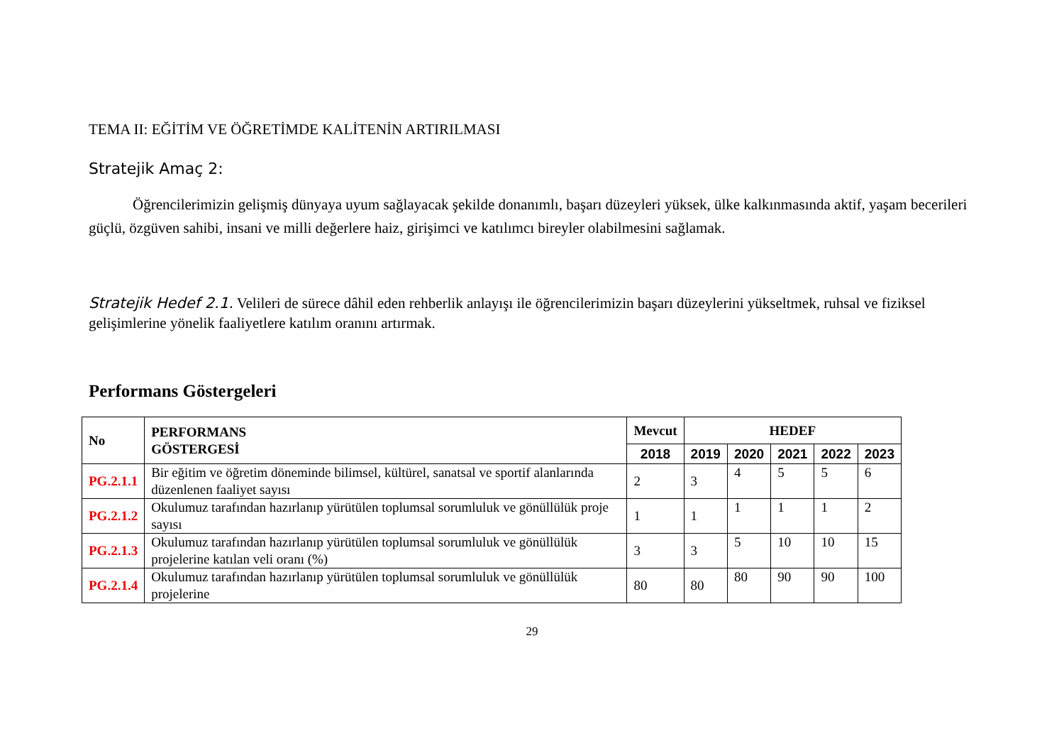TEMA II: EĞİTİM VE ÖĞRETİMDE KALİTENİN ARTIRILMASI
Stratejik Amaç 2:
Öğrencilerimizin gelişmiş dünyaya uyum sağlayacak şekilde donanımlı, başarı düzeyleri yüksek, ülke kalkınmasında aktif, yaşam becerileri güçlü, özgüven sahibi, insani ve milli değerlere haiz, girişimci ve katılımcı bireyler olabilmesini sağlamak.
Stratejik Hedef 2.1. Velileri de sürece dâhil eden rehberlik anlayışı ile öğrencilerimizin başarı düzeylerini yükseltmek, ruhsal ve fiziksel gelişimlerine yönelik faaliyetlere katılım oranını artırmak.
Performans Göstergeleri
| No | PERFORMANS GÖSTERGESİ | Mevcut | HEDEF | | | | |
| --- | --- | --- | --- | --- | --- | --- | --- |
| | | 2018 | 2019 | 2020 | 2021 | 2022 | 2023 |
| PG.2.1.1 | Bir eğitim ve öğretim döneminde bilimsel, kültürel, sanatsal ve sportif alanlarında düzenlenen faaliyet sayısı | 2 | 3 | 4 | 5 | 5 | 6 |
| PG.2.1.2 | Okulumuz tarafından hazırlanıp yürütülen toplumsal sorumluluk ve gönüllülük proje sayısı | 1 | 1 | 1 | 1 | 1 | 2 |
| PG.2.1.3 | Okulumuz tarafından hazırlanıp yürütülen toplumsal sorumluluk ve gönüllülük projelerine katılan veli oranı (%) | 3 | 3 | 5 | 10 | 10 | 15 |
| PG.2.1.4 | Okulumuz tarafından hazırlanıp yürütülen toplumsal sorumluluk ve gönüllülük projelerine | 80 | 80 | 80 | 90 | 90 | 100 |
29